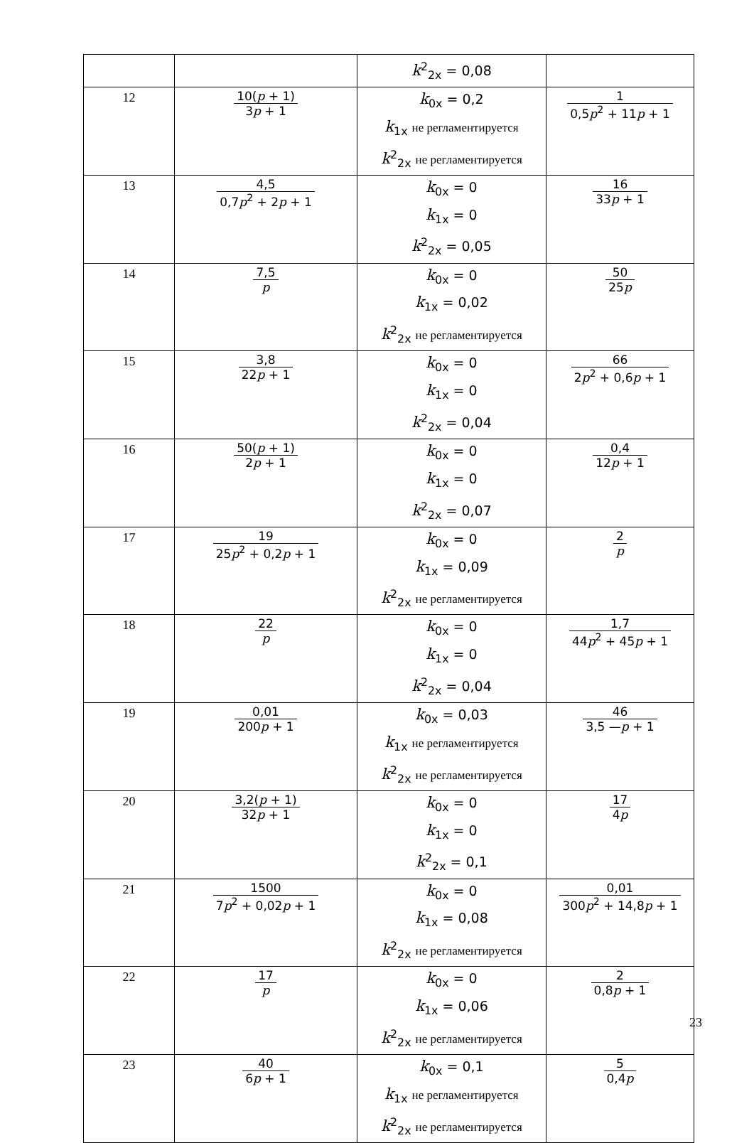| | | k<sup>2</sup><sub>2x</sub> = 0,08 | |
| 12 | 10( p + 1) 3 p + 1 | k<sub>0x</sub> = 0,2 k<sub>1x</sub> не регламентируется k<sup>2</sup><sub>2x</sub> не регламентируется | 1 0,5 p<sup>2</sup> + 11 p + 1 |
| 13 | 4,5 0,7 p<sup>2</sup> + 2 p + 1 | k<sub>0x</sub> = 0 k<sub>1x</sub> = 0 k<sup>2</sup><sub>2x</sub> = 0,05 | 16 33 p + 1 |
| 14 | 7,5 p | k<sub>0x</sub> = 0 k<sub>1x</sub> = 0,02 k<sup>2</sup><sub>2x</sub> не регламентируется | 50 25 p |
| 15 | 3,8 22 p + 1 | k<sub>0x</sub> = 0 k<sub>1x</sub> = 0 k<sup>2</sup><sub>2x</sub> = 0,04 | 66 2 p<sup>2</sup> + 0,6 p + 1 |
| 16 | 50( p + 1) 2 p + 1 | k<sub>0x</sub> = 0 k<sub>1x</sub> = 0 k<sup>2</sup><sub>2x</sub> = 0,07 | 0,4 12 p + 1 |
| 17 | 19 25 p<sup>2</sup> + 0,2 p + 1 | k<sub>0x</sub> = 0 k<sub>1x</sub> = 0,09 k<sup>2</sup><sub>2x</sub> не регламентируется | 2 p |
| 18 | 22 p | k<sub>0x</sub> = 0 k<sub>1x</sub> = 0 k<sup>2</sup><sub>2x</sub> = 0,04 | 1,7 44 p<sup>2</sup> + 45 p + 1 |
| 19 | 0,01 200 p + 1 | k<sub>0x</sub> = 0,03 k<sub>1x</sub> не регламентируется k<sup>2</sup><sub>2x</sub> не регламентируется | 46 3,5 — p + 1 |
| 20 | 3,2( p + 1) 32 p + 1 | k<sub>0x</sub> = 0 k<sub>1x</sub> = 0 k<sup>2</sup><sub>2x</sub> = 0,1 | 17 4 p |
| 21 | 1500 7 p<sup>2</sup> + 0,02 p + 1 | k<sub>0x</sub> = 0 k<sub>1x</sub> = 0,08 k<sup>2</sup><sub>2x</sub> не регламентируется | 0,01 300 p<sup>2</sup> + 14,8 p + 1 |
| 22 | 17 p | k<sub>0x</sub> = 0 k<sub>1x</sub> = 0,06 k<sup>2</sup><sub>2x</sub> не регламентируется | 2 0,8 p + 1 |
| 23 | 40 6 p + 1 | k<sub>0x</sub> = 0,1 k<sub>1x</sub> не регламентируется k<sup>2</sup><sub>2x</sub> не регламентируется | 5 0,4 p |
23